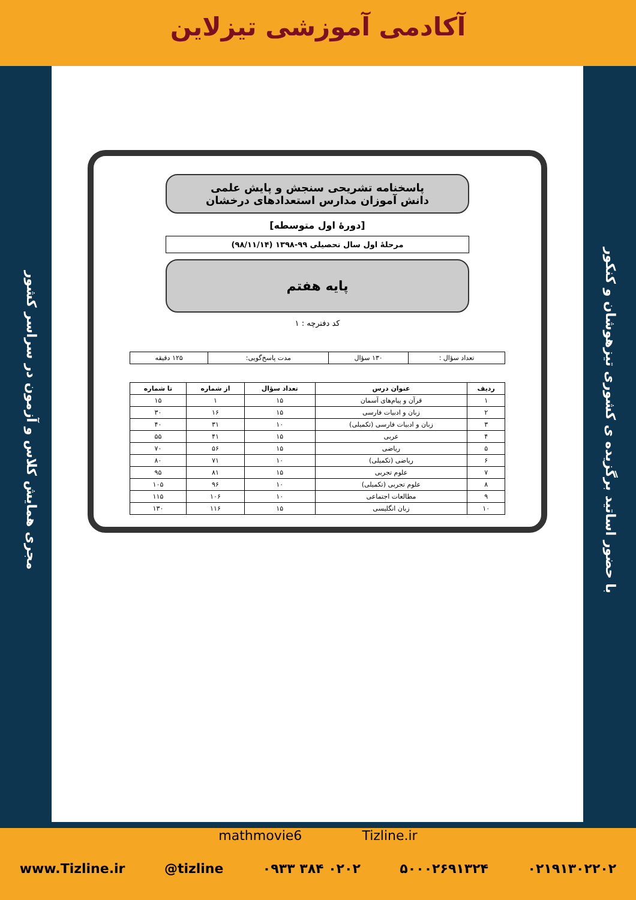آکادمی آموزشی تیزلاین
مجری همایش کلاس و آزمون در سراسر کشور
با حضور اساتید برگزیده ی کشوری تیزهوشان و کنکور
پاسخنامه تشریحی سنجش و پایش علمی
دانش آموزان مدارس استعدادهای درخشان
[دورهٔ اول متوسطه]
مرحلهٔ اول سال تحصیلی ۹۹-۱۳۹۸ (۹۸/۱۱/۱۴)
پایه هفتم
کد دفترچه : ۱
| تعداد سؤال : | ۱۳۰ سؤال | مدت پاسخ‌گویی: | ۱۲۵ دقیقه |
| ردیف | عنوان درس | تعداد سؤال | از شماره | تا شماره |
| --- | --- | --- | --- | --- |
| ۱ | قرآن و پیام‌های آسمان | ۱۵ | ۱ | ۱۵ |
| ۲ | زبان و ادبیات فارسی | ۱۵ | ۱۶ | ۳۰ |
| ۳ | زبان و ادبیات فارسی (تکمیلی) | ۱۰ | ۳۱ | ۴۰ |
| ۴ | عربی | ۱۵ | ۴۱ | ۵۵ |
| ۵ | ریاضی | ۱۵ | ۵۶ | ۷۰ |
| ۶ | ریاضی (تکمیلی) | ۱۰ | ۷۱ | ۸۰ |
| ۷ | علوم تجربی | ۱۵ | ۸۱ | ۹۵ |
| ۸ | علوم تجربی (تکمیلی) | ۱۰ | ۹۶ | ۱۰۵ |
| ۹ | مطالعات اجتماعی | ۱۰ | ۱۰۶ | ۱۱۵ |
| ۱۰ | زبان انگلیسی | ۱۵ | ۱۱۶ | ۱۳۰ |
mathmovie6 Tizline.ir
www.Tizline.ir @tizline ۰۹۳۳ ۳۸۴ ۰۲۰۲ ۵۰۰۰۲۶۹۱۳۲۴ ۰۲۱۹۱۳۰۲۲۰۲